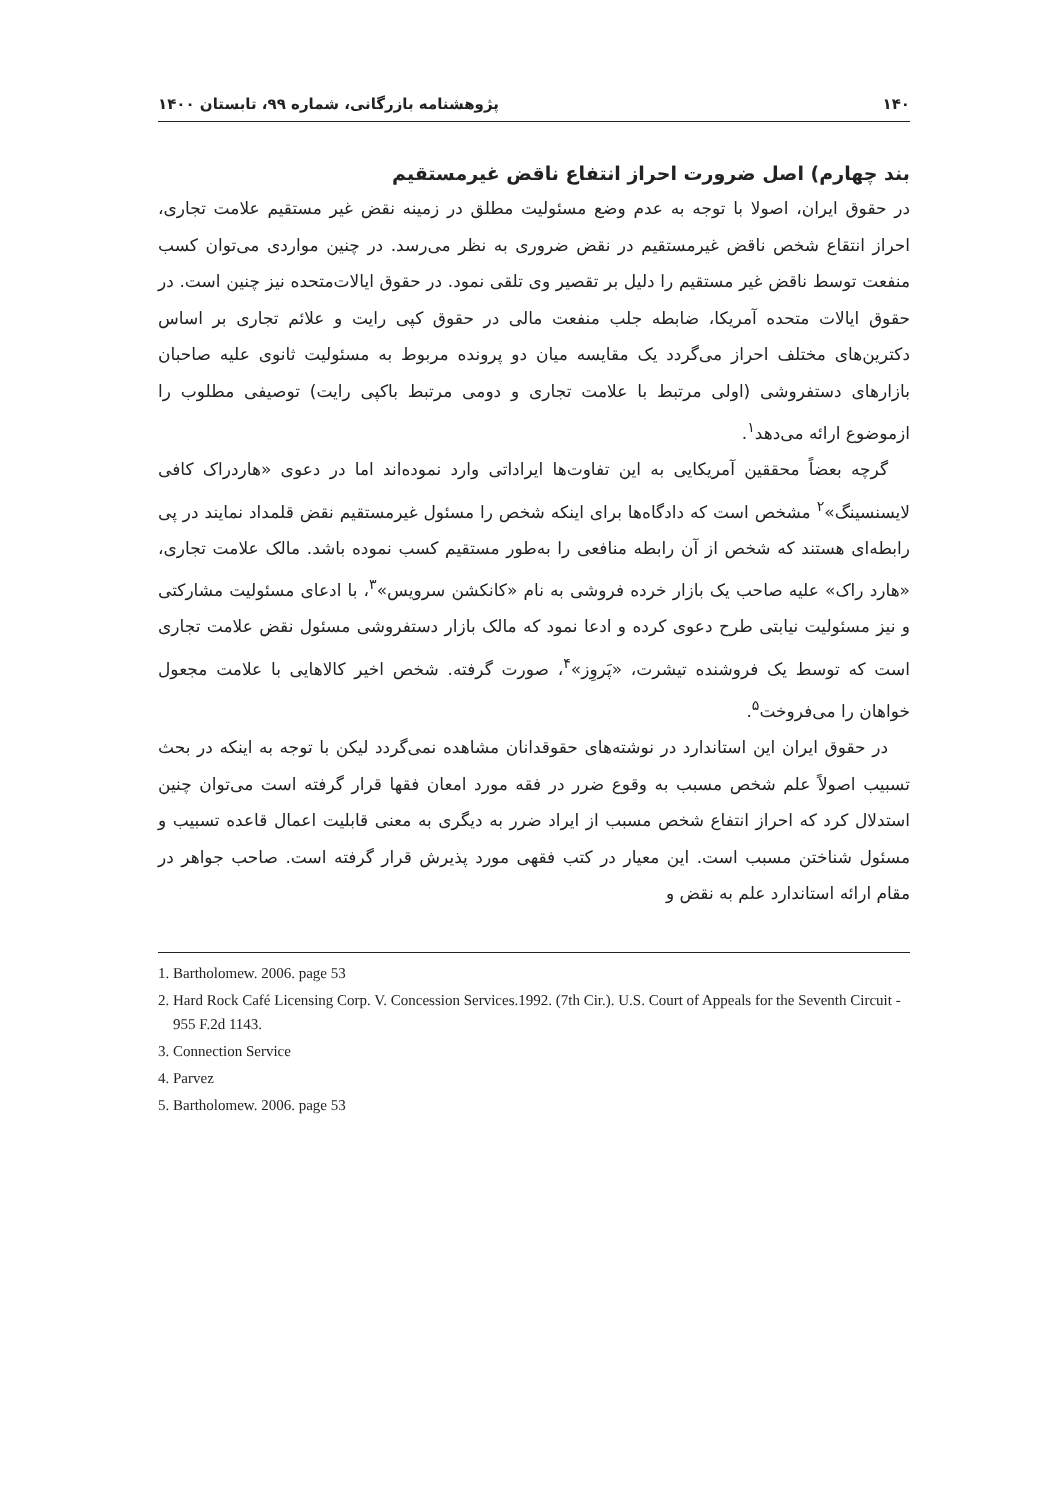۱۴۰ پژوهشنامه بازرگانی، شماره ۹۹، تابستان ۱۴۰۰
بند چهارم) اصل ضرورت احراز انتفاع ناقض غیرمستقیم
در حقوق ایران، اصولا با توجه به عدم وضع مسئولیت مطلق در زمینه نقض غیر مستقیم علامت تجاری، احراز انتقاع شخص ناقض غیرمستقیم در نقض ضروری به نظر می‌رسد. در چنین مواردی می‌توان کسب منفعت توسط ناقض غیر مستقیم را دلیل بر تقصیر وی تلقی نمود. در حقوق ایالات‌متحده نیز چنین است. در حقوق ایالات متحده آمریکا، ضابطه جلب منفعت مالی در حقوق کپی رایت و علائم تجاری بر اساس دکترین‌های مختلف احراز می‌گردد یک مقایسه میان دو پرونده مربوط به مسئولیت ثانوی علیه صاحبان بازارهای دستفروشی (اولی مرتبط با علامت تجاری و دومی مرتبط باکپی رایت) توصیفی مطلوب را ازموضوع ارائه می‌دهد<sup>۱</sup>.
گرچه بعضاً محققین آمریکایی به این تفاوت‌ها ایراداتی وارد نموده‌اند اما در دعوی «هاردراک کافی لایسنسینگ»<sup>۲</sup> مشخص است که دادگاه‌ها برای اینکه شخص را مسئول غیرمستقیم نقض قلمداد نمایند در پی رابطه‌ای هستند که شخص از آن رابطه منافعی را به‌طور مستقیم کسب نموده باشد. مالک علامت تجاری، «هارد راک» علیه صاحب یک بازار خرده فروشی به نام «کانکشن سرویس»<sup>۳</sup>، با ادعای مسئولیت مشارکتی و نیز مسئولیت نیابتی طرح دعوی کرده و ادعا نمود که مالک بازار دستفروشی مسئول نقض علامت تجاری است که توسط یک فروشنده تیشرت، «پَروِز»<sup>۴</sup>، صورت گرفته. شخص اخیر کالاهایی با علامت مجعول خواهان را می‌فروخت<sup>۵</sup>.
در حقوق ایران این استاندارد در نوشته‌های حقوقدانان مشاهده نمی‌گردد لیکن با توجه به اینکه در بحث تسبیب اصولاً علم شخص مسبب به وقوع ضرر در فقه مورد امعان فقها قرار گرفته است می‌توان چنین استدلال کرد که احراز انتفاع شخص مسبب از ایراد ضرر به دیگری به معنی قابلیت اعمال قاعده تسبیب و مسئول شناختن مسبب است. این معیار در کتب فقهی مورد پذیرش قرار گرفته است. صاحب جواهر در مقام ارائه استاندارد علم به نقض و
1. Bartholomew. 2006. page 53
2. Hard Rock Café Licensing Corp. V. Concession Services.1992. (7th Cir.). U.S. Court of Appeals for the Seventh Circuit - 955 F.2d 1143.
3. Connection Service
4. Parvez
5. Bartholomew. 2006. page 53